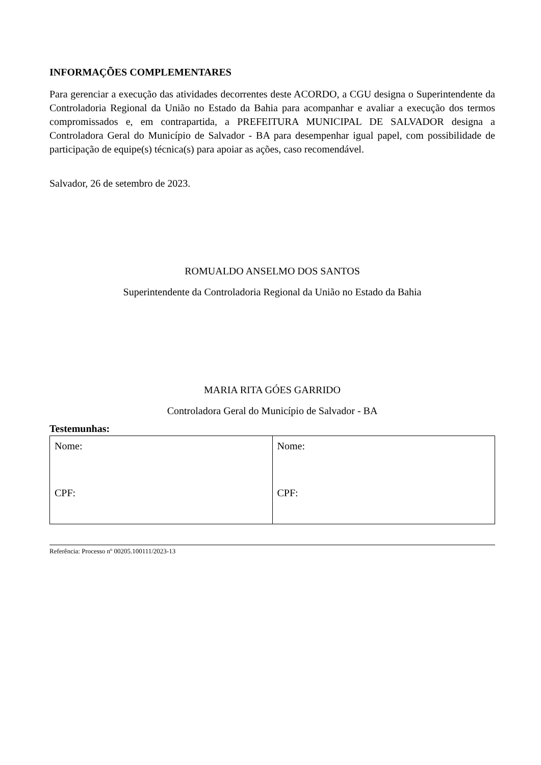INFORMAÇÕES COMPLEMENTARES
Para gerenciar a execução das atividades decorrentes deste ACORDO, a CGU designa o Superintendente da Controladoria Regional da União no Estado da Bahia para acompanhar e avaliar a execução dos termos compromissados e, em contrapartida, a PREFEITURA MUNICIPAL DE SALVADOR designa a Controladora Geral do Município de Salvador - BA para desempenhar igual papel, com possibilidade de participação de equipe(s) técnica(s) para apoiar as ações, caso recomendável.
Salvador, 26 de setembro de 2023.
ROMUALDO ANSELMO DOS SANTOS
Superintendente da Controladoria Regional da União no Estado da Bahia
MARIA RITA GÓES GARRIDO
Controladora Geral do Município de Salvador - BA
Testemunhas:
| Nome: CPF: | Nome: CPF: |
Referência: Processo nº 00205.100111/2023-13